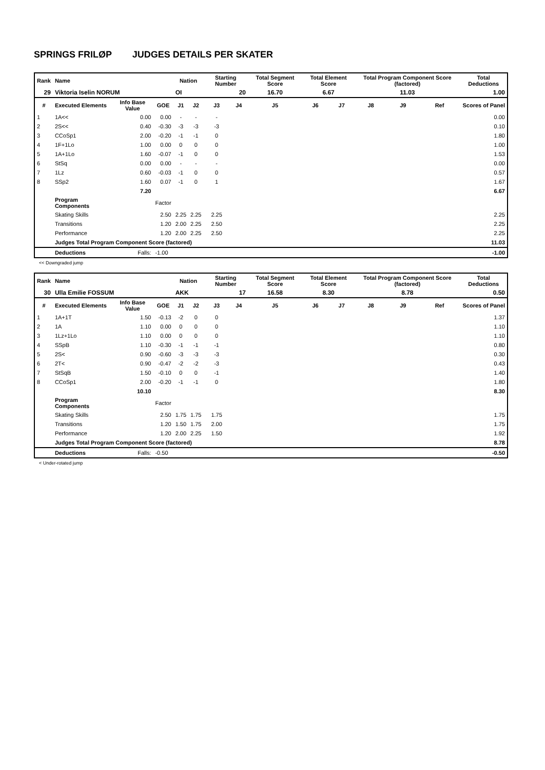SPRINGS FRILØP JUDGES DETAILS PER SKATER
| Rank | Name | | | Nation | | Starting Number | | Total Segment Score | Total Element Score | | Total Program Component Score (factored) | | | Total Deductions |
| --- | --- | --- | --- | --- | --- | --- | --- | --- | --- | --- | --- | --- | --- | --- |
| 29 | Viktoria Iselin NORUM | | | OI | | 20 | | 16.70 | 6.67 | | 11.03 | | | 1.00 |
| # | Executed Elements | Info Base Value | GOE | J1 | J2 | J3 | J4 | J5 | J6 | J7 | J8 | J9 | Ref | Scores of Panel |
| 1 | 1A<< | 0.00 | 0.00 | - | - | - | | | | | | | | 0.00 |
| 2 | 2S<< | 0.40 | -0.30 | -3 | -3 | -3 | | | | | | | | 0.10 |
| 3 | CCoSp1 | 2.00 | -0.20 | -1 | -1 | 0 | | | | | | | | 1.80 |
| 4 | 1F+1Lo | 1.00 | 0.00 | 0 | 0 | 0 | | | | | | | | 1.00 |
| 5 | 1A+1Lo | 1.60 | -0.07 | -1 | 0 | 0 | | | | | | | | 1.53 |
| 6 | StSq | 0.00 | 0.00 | - | - | - | | | | | | | | 0.00 |
| 7 | 1Lz | 0.60 | -0.03 | -1 | 0 | 0 | | | | | | | | 0.57 |
| 8 | SSp2 | 1.60 | 0.07 | -1 | 0 | 1 | | | | | | | | 1.67 |
| | | 7.20 | | | | | | | | | | | | 6.67 |
| | Program Components | | Factor | | | | | | | | | | | |
| | Skating Skills | | 2.50 | 2.25 | 2.25 | 2.25 | | | | | | | | 2.25 |
| | Transitions | | 1.20 | 2.00 | 2.25 | 2.50 | | | | | | | | 2.25 |
| | Performance | | 1.20 | 2.00 | 2.25 | 2.50 | | | | | | | | 2.25 |
| | Judges Total Program Component Score (factored) | | | | | | | | | | | | | 11.03 |
| | Deductions | Falls: | -1.00 | | | | | | | | | | | -1.00 |
<< Downgraded jump
| Rank | Name | | | Nation | | Starting Number | | Total Segment Score | Total Element Score | | Total Program Component Score (factored) | | | Total Deductions |
| --- | --- | --- | --- | --- | --- | --- | --- | --- | --- | --- | --- | --- | --- | --- |
| 30 | Ulla Emilie FOSSUM | | | AKK | | 17 | | 16.58 | 8.30 | | 8.78 | | | 0.50 |
| # | Executed Elements | Info Base Value | GOE | J1 | J2 | J3 | J4 | J5 | J6 | J7 | J8 | J9 | Ref | Scores of Panel |
| 1 | 1A+1T | 1.50 | -0.13 | -2 | 0 | 0 | | | | | | | | 1.37 |
| 2 | 1A | 1.10 | 0.00 | 0 | 0 | 0 | | | | | | | | 1.10 |
| 3 | 1Lz+1Lo | 1.10 | 0.00 | 0 | 0 | 0 | | | | | | | | 1.10 |
| 4 | SSpB | 1.10 | -0.30 | -1 | -1 | -1 | | | | | | | | 0.80 |
| 5 | 2S< | 0.90 | -0.60 | -3 | -3 | -3 | | | | | | | | 0.30 |
| 6 | 2T< | 0.90 | -0.47 | -2 | -2 | -3 | | | | | | | | 0.43 |
| 7 | StSqB | 1.50 | -0.10 | 0 | 0 | -1 | | | | | | | | 1.40 |
| 8 | CCoSp1 | 2.00 | -0.20 | -1 | -1 | 0 | | | | | | | | 1.80 |
| | | 10.10 | | | | | | | | | | | | 8.30 |
| | Program Components | | Factor | | | | | | | | | | | |
| | Skating Skills | | 2.50 | 1.75 | 1.75 | 1.75 | | | | | | | | 1.75 |
| | Transitions | | 1.20 | 1.50 | 1.75 | 2.00 | | | | | | | | 1.75 |
| | Performance | | 1.20 | 2.00 | 2.25 | 1.50 | | | | | | | | 1.92 |
| | Judges Total Program Component Score (factored) | | | | | | | | | | | | | 8.78 |
| | Deductions | Falls: | -0.50 | | | | | | | | | | | -0.50 |
< Under-rotated jump